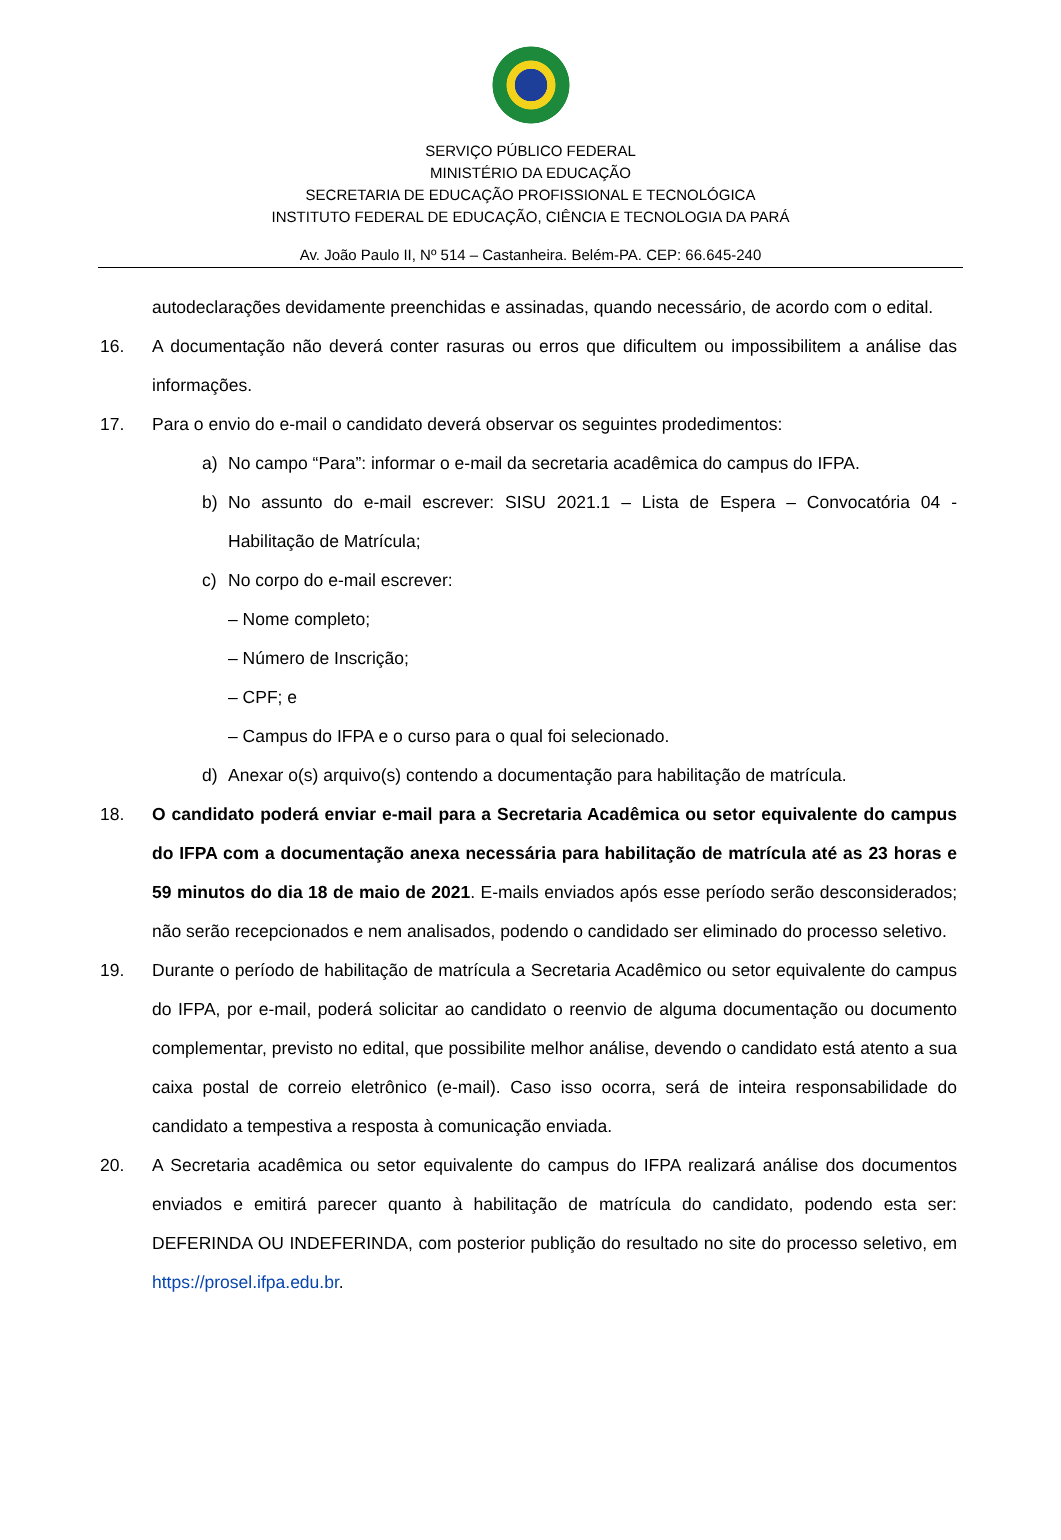SERVIÇO PÚBLICO FEDERAL
MINISTÉRIO DA EDUCAÇÃO
SECRETARIA DE EDUCAÇÃO PROFISSIONAL E TECNOLÓGICA
INSTITUTO FEDERAL DE EDUCAÇÃO, CIÊNCIA E TECNOLOGIA DA PARÁ
Av. João Paulo II, Nº 514 – Castanheira. Belém-PA. CEP: 66.645-240
autodeclarações devidamente preenchidas e assinadas, quando necessário, de acordo com o edital.
16. A documentação não deverá conter rasuras ou erros que dificultem ou impossibilitem a análise das informações.
17. Para o envio do e-mail o candidato deverá observar os seguintes prodedimentos:
a) No campo “Para”: informar o e-mail da secretaria acadêmica do campus do IFPA.
b) No assunto do e-mail escrever: SISU 2021.1 – Lista de Espera – Convocatória 04 - Habilitação de Matrícula;
c) No corpo do e-mail escrever:
– Nome completo;
– Número de Inscrição;
– CPF; e
– Campus do IFPA e o curso para o qual foi selecionado.
d) Anexar o(s) arquivo(s) contendo a documentação para habilitação de matrícula.
18. O candidato poderá enviar e-mail para a Secretaria Acadêmica ou setor equivalente do campus do IFPA com a documentação anexa necessária para habilitação de matrícula até as 23 horas e 59 minutos do dia 18 de maio de 2021. E-mails enviados após esse período serão desconsiderados; não serão recepcionados e nem analisados, podendo o candidado ser eliminado do processo seletivo.
19. Durante o período de habilitação de matrícula a Secretaria Acadêmico ou setor equivalente do campus do IFPA, por e-mail, poderá solicitar ao candidato o reenvio de alguma documentação ou documento complementar, previsto no edital, que possibilite melhor análise, devendo o candidato está atento a sua caixa postal de correio eletrônico (e-mail). Caso isso ocorra, será de inteira responsabilidade do candidato a tempestiva a resposta à comunicação enviada.
20. A Secretaria acadêmica ou setor equivalente do campus do IFPA realizará análise dos documentos enviados e emitirá parecer quanto à habilitação de matrícula do candidato, podendo esta ser: DEFERINDA OU INDEFERINDA, com posterior publição do resultado no site do processo seletivo, em https://prosel.ifpa.edu.br.